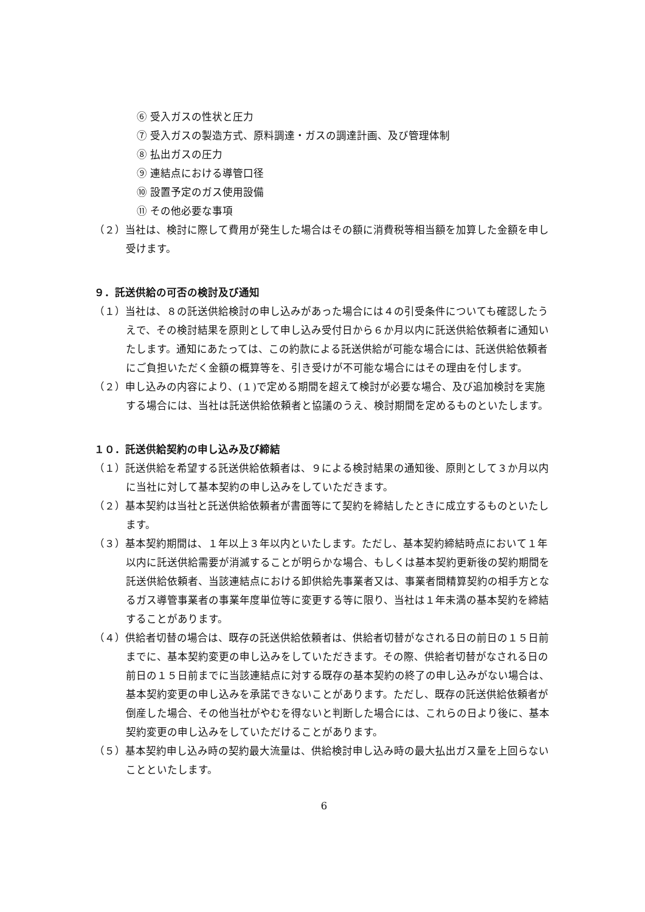⑥ 受入ガスの性状と圧力
⑦ 受入ガスの製造方式、原料調達・ガスの調達計画、及び管理体制
⑧ 払出ガスの圧力
⑨ 連結点における導管口径
⑩ 設置予定のガス使用設備
⑪ その他必要な事項
（２）当社は、検討に際して費用が発生した場合はその額に消費税等相当額を加算した金額を申し受けます。
９．託送供給の可否の検討及び通知
（１）当社は、８の託送供給検討の申し込みがあった場合には４の引受条件についても確認したうえで、その検討結果を原則として申し込み受付日から６か月以内に託送供給依頼者に通知いたします。通知にあたっては、この約款による託送供給が可能な場合には、託送供給依頼者にご負担いただく金額の概算等を、引き受けが不可能な場合にはその理由を付します。
（２）申し込みの内容により、(１)で定める期間を超えて検討が必要な場合、及び追加検討を実施する場合には、当社は託送供給依頼者と協議のうえ、検討期間を定めるものといたします。
１０．託送供給契約の申し込み及び締結
（１）託送供給を希望する託送供給依頼者は、９による検討結果の通知後、原則として３か月以内に当社に対して基本契約の申し込みをしていただきます。
（２）基本契約は当社と託送供給依頼者が書面等にて契約を締結したときに成立するものといたします。
（３）基本契約期間は、１年以上３年以内といたします。ただし、基本契約締結時点において１年以内に託送供給需要が消滅することが明らかな場合、もしくは基本契約更新後の契約期間を託送供給依頼者、当該連結点における卸供給先事業者又は、事業者間精算契約の相手方となるガス導管事業者の事業年度単位等に変更する等に限り、当社は１年未満の基本契約を締結することがあります。
（４）供給者切替の場合は、既存の託送供給依頼者は、供給者切替がなされる日の前日の１５日前までに、基本契約変更の申し込みをしていただきます。その際、供給者切替がなされる日の前日の１５日前までに当該連結点に対する既存の基本契約の終了の申し込みがない場合は、基本契約変更の申し込みを承諾できないことがあります。ただし、既存の託送供給依頼者が倒産した場合、その他当社がやむを得ないと判断した場合には、これらの日より後に、基本契約変更の申し込みをしていただけることがあります。
（５）基本契約申し込み時の契約最大流量は、供給検討申し込み時の最大払出ガス量を上回らないことといたします。
6